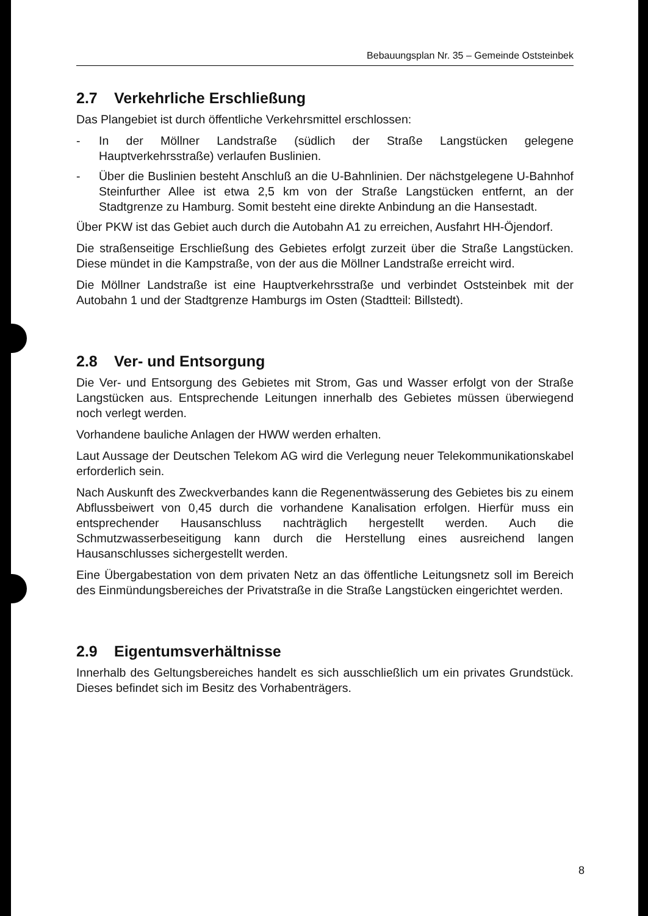Bebauungsplan Nr. 35 – Gemeinde Oststeinbek
2.7 Verkehrliche Erschließung
Das Plangebiet ist durch öffentliche Verkehrsmittel erschlossen:
- In der Möllner Landstraße (südlich der Straße Langstücken gelegene Hauptverkehrsstraße) verlaufen Buslinien.
- Über die Buslinien besteht Anschluß an die U-Bahnlinien. Der nächstgelegene U-Bahnhof Steinfurther Allee ist etwa 2,5 km von der Straße Langstücken entfernt, an der Stadtgrenze zu Hamburg. Somit besteht eine direkte Anbindung an die Hansestadt.
Über PKW ist das Gebiet auch durch die Autobahn A1 zu erreichen, Ausfahrt HH-Öjendorf.
Die straßenseitige Erschließung des Gebietes erfolgt zurzeit über die Straße Langstücken. Diese mündet in die Kampstraße, von der aus die Möllner Landstraße erreicht wird.
Die Möllner Landstraße ist eine Hauptverkehrsstraße und verbindet Oststeinbek mit der Autobahn 1 und der Stadtgrenze Hamburgs im Osten (Stadtteil: Billstedt).
2.8 Ver- und Entsorgung
Die Ver- und Entsorgung des Gebietes mit Strom, Gas und Wasser erfolgt von der Straße Langstücken aus. Entsprechende Leitungen innerhalb des Gebietes müssen überwiegend noch verlegt werden.
Vorhandene bauliche Anlagen der HWW werden erhalten.
Laut Aussage der Deutschen Telekom AG wird die Verlegung neuer Telekommunikationskabel erforderlich sein.
Nach Auskunft des Zweckverbandes kann die Regenentwässerung des Gebietes bis zu einem Abflussbeiwert von 0,45 durch die vorhandene Kanalisation erfolgen. Hierfür muss ein entsprechender Hausanschluss nachträglich hergestellt werden. Auch die Schmutzwasserbeseitigung kann durch die Herstellung eines ausreichend langen Hausanschlusses sichergestellt werden.
Eine Übergabestation von dem privaten Netz an das öffentliche Leitungsnetz soll im Bereich des Einmündungsbereiches der Privatstraße in die Straße Langstücken eingerichtet werden.
2.9 Eigentumsverhältnisse
Innerhalb des Geltungsbereiches handelt es sich ausschließlich um ein privates Grundstück. Dieses befindet sich im Besitz des Vorhabenträgers.
8